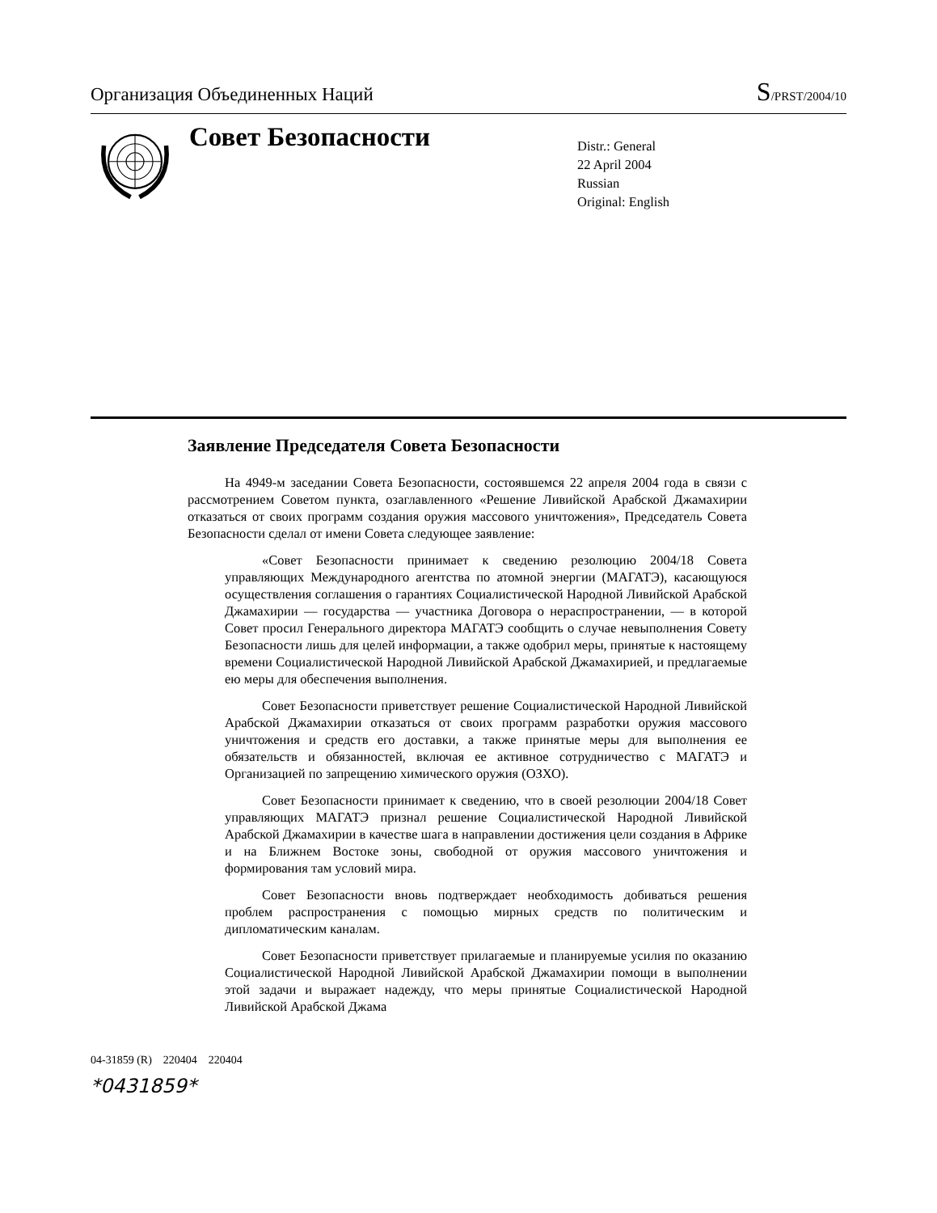Организация Объединенных Наций S/PRST/2004/10
Совет Безопасности
Distr.: General
22 April 2004
Russian
Original: English
Заявление Председателя Совета Безопасности
На 4949-м заседании Совета Безопасности, состоявшемся 22 апреля 2004 года в связи с рассмотрением Советом пункта, озаглавленного «Решение Ливийской Арабской Джамахирии отказаться от своих программ создания оружия массового уничтожения», Председатель Совета Безопасности сделал от имени Совета следующее заявление:
«Совет Безопасности принимает к сведению резолюцию 2004/18 Совета управляющих Международного агентства по атомной энергии (МАГАТЭ), касающуюся осуществления соглашения о гарантиях Социалистической Народной Ливийской Арабской Джамахирии — государства — участника Договора о нераспространении, — в которой Совет просил Генерального директора МАГАТЭ сообщить о случае невыполнения Совету Безопасности лишь для целей информации, а также одобрил меры, принятые к настоящему времени Социалистической Народной Ливийской Арабской Джамахирией, и предлагаемые ею меры для обеспечения выполнения.
Совет Безопасности приветствует решение Социалистической Народной Ливийской Арабской Джамахирии отказаться от своих программ разработки оружия массового уничтожения и средств его доставки, а также принятые меры для выполнения ее обязательств и обязанностей, включая ее активное сотрудничество с МАГАТЭ и Организацией по запрещению химического оружия (ОЗХО).
Совет Безопасности принимает к сведению, что в своей резолюции 2004/18 Совет управляющих МАГАТЭ признал решение Социалистической Народной Ливийской Арабской Джамахирии в качестве шага в направлении достижения цели создания в Африке и на Ближнем Востоке зоны, свободной от оружия массового уничтожения и формирования там условий мира.
Совет Безопасности вновь подтверждает необходимость добиваться решения проблем распространения с помощью мирных средств по политическим и дипломатическим каналам.
Совет Безопасности приветствует прилагаемые и планируемые усилия по оказанию Социалистической Народной Ливийской Арабской Джамахирии помощи в выполнении этой задачи и выражает надежду, что меры принятые Социалистической Народной Ливийской Арабской Джама
04-31859 (R) 220404 220404
*0431859*